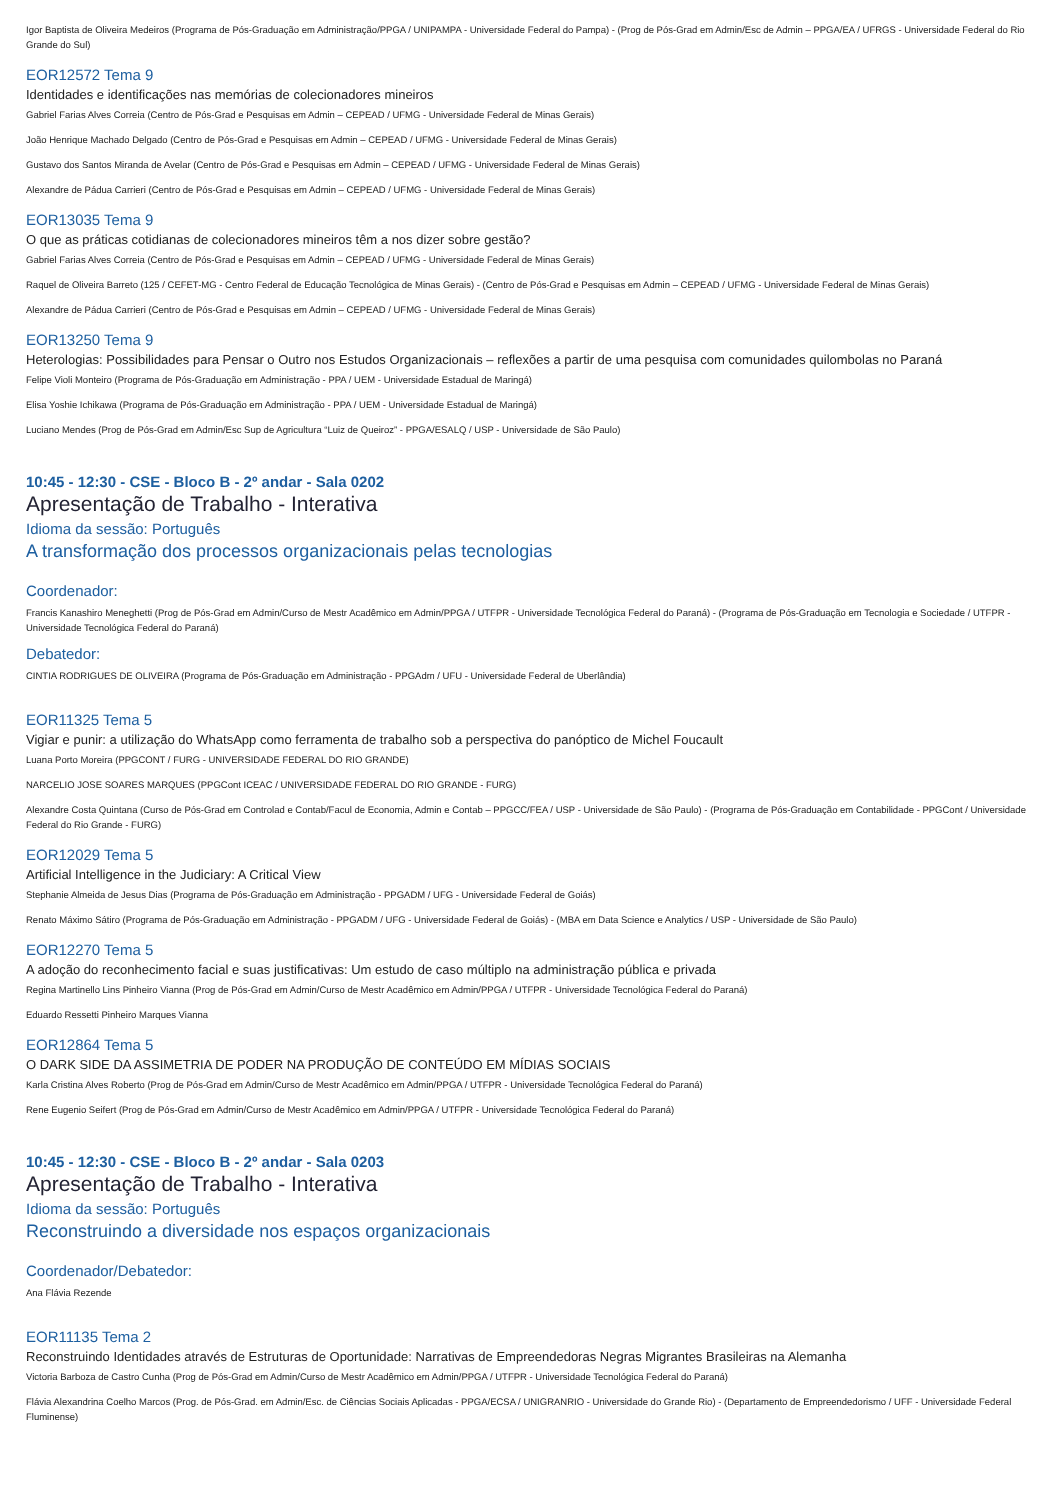Igor Baptista de Oliveira Medeiros (Programa de Pós-Graduação em Administração/PPGA / UNIPAMPA - Universidade Federal do Pampa) - (Prog de Pós-Grad em Admin/Esc de Admin – PPGA/EA / UFRGS - Universidade Federal do Rio Grande do Sul)
EOR12572 Tema 9
Identidades e identificações nas memórias de colecionadores mineiros
Gabriel Farias Alves Correia (Centro de Pós-Grad e Pesquisas em Admin – CEPEAD / UFMG - Universidade Federal de Minas Gerais)
João Henrique Machado Delgado (Centro de Pós-Grad e Pesquisas em Admin – CEPEAD / UFMG - Universidade Federal de Minas Gerais)
Gustavo dos Santos Miranda de Avelar (Centro de Pós-Grad e Pesquisas em Admin – CEPEAD / UFMG - Universidade Federal de Minas Gerais)
Alexandre de Pádua Carrieri (Centro de Pós-Grad e Pesquisas em Admin – CEPEAD / UFMG - Universidade Federal de Minas Gerais)
EOR13035 Tema 9
O que as práticas cotidianas de colecionadores mineiros têm a nos dizer sobre gestão?
Gabriel Farias Alves Correia (Centro de Pós-Grad e Pesquisas em Admin – CEPEAD / UFMG - Universidade Federal de Minas Gerais)
Raquel de Oliveira Barreto (125 / CEFET-MG - Centro Federal de Educação Tecnológica de Minas Gerais) - (Centro de Pós-Grad e Pesquisas em Admin – CEPEAD / UFMG - Universidade Federal de Minas Gerais)
Alexandre de Pádua Carrieri (Centro de Pós-Grad e Pesquisas em Admin – CEPEAD / UFMG - Universidade Federal de Minas Gerais)
EOR13250 Tema 9
Heterologias: Possibilidades para Pensar o Outro nos Estudos Organizacionais – reflexões a partir de uma pesquisa com comunidades quilombolas no Paraná
Felipe Violi Monteiro (Programa de Pós-Graduação em Administração - PPA / UEM - Universidade Estadual de Maringá)
Elisa Yoshie Ichikawa (Programa de Pós-Graduação em Administração - PPA / UEM - Universidade Estadual de Maringá)
Luciano Mendes (Prog de Pós-Grad em Admin/Esc Sup de Agricultura “Luiz de Queiroz” - PPGA/ESALQ / USP - Universidade de São Paulo)
10:45 - 12:30 - CSE - Bloco B - 2º andar - Sala 0202
Apresentação de Trabalho - Interativa
Idioma da sessão: Português
A transformação dos processos organizacionais pelas tecnologias
Coordenador:
Francis Kanashiro Meneghetti (Prog de Pós-Grad em Admin/Curso de Mestr Acadêmico em Admin/PPGA / UTFPR - Universidade Tecnológica Federal do Paraná) - (Programa de Pós-Graduação em Tecnologia e Sociedade / UTFPR - Universidade Tecnológica Federal do Paraná)
Debatedor:
CINTIA RODRIGUES DE OLIVEIRA (Programa de Pós-Graduação em Administração - PPGAdm / UFU - Universidade Federal de Uberlândia)
EOR11325 Tema 5
Vigiar e punir: a utilização do WhatsApp como ferramenta de trabalho sob a perspectiva do panóptico de Michel Foucault
Luana Porto Moreira (PPGCONT / FURG - UNIVERSIDADE FEDERAL DO RIO GRANDE)
NARCELIO JOSE SOARES MARQUES (PPGCont ICEAC / UNIVERSIDADE FEDERAL DO RIO GRANDE - FURG)
Alexandre Costa Quintana (Curso de Pós-Grad em Controlad e Contab/Facul de Economia, Admin e Contab – PPGCC/FEA / USP - Universidade de São Paulo) - (Programa de Pós-Graduação em Contabilidade - PPGCont / Universidade Federal do Rio Grande - FURG)
EOR12029 Tema 5
Artificial Intelligence in the Judiciary: A Critical View
Stephanie Almeida de Jesus Dias (Programa de Pós-Graduação em Administração - PPGADM / UFG - Universidade Federal de Goiás)
Renato Máximo Sátiro (Programa de Pós-Graduação em Administração - PPGADM / UFG - Universidade Federal de Goiás) - (MBA em Data Science e Analytics / USP - Universidade de São Paulo)
EOR12270 Tema 5
A adoção do reconhecimento facial e suas justificativas: Um estudo de caso múltiplo na administração pública e privada
Regina Martinello Lins Pinheiro Vianna (Prog de Pós-Grad em Admin/Curso de Mestr Acadêmico em Admin/PPGA / UTFPR - Universidade Tecnológica Federal do Paraná)
Eduardo Ressetti Pinheiro Marques Vianna
EOR12864 Tema 5
O DARK SIDE DA ASSIMETRIA DE PODER NA PRODUÇÃO DE CONTEÚDO EM MÍDIAS SOCIAIS
Karla Cristina Alves Roberto (Prog de Pós-Grad em Admin/Curso de Mestr Acadêmico em Admin/PPGA / UTFPR - Universidade Tecnológica Federal do Paraná)
Rene Eugenio Seifert (Prog de Pós-Grad em Admin/Curso de Mestr Acadêmico em Admin/PPGA / UTFPR - Universidade Tecnológica Federal do Paraná)
10:45 - 12:30 - CSE - Bloco B - 2º andar - Sala 0203
Apresentação de Trabalho - Interativa
Idioma da sessão: Português
Reconstruindo a diversidade nos espaços organizacionais
Coordenador/Debatedor:
Ana Flávia Rezende
EOR11135 Tema 2
Reconstruindo Identidades através de Estruturas de Oportunidade: Narrativas de Empreendedoras Negras Migrantes Brasileiras na Alemanha
Victoria Barboza de Castro Cunha (Prog de Pós-Grad em Admin/Curso de Mestr Acadêmico em Admin/PPGA / UTFPR - Universidade Tecnológica Federal do Paraná)
Flávia Alexandrina Coelho Marcos (Prog. de Pós-Grad. em Admin/Esc. de Ciências Sociais Aplicadas - PPGA/ECSA / UNIGRANRIO - Universidade do Grande Rio) - (Departamento de Empreendedorismo / UFF - Universidade Federal Fluminense)